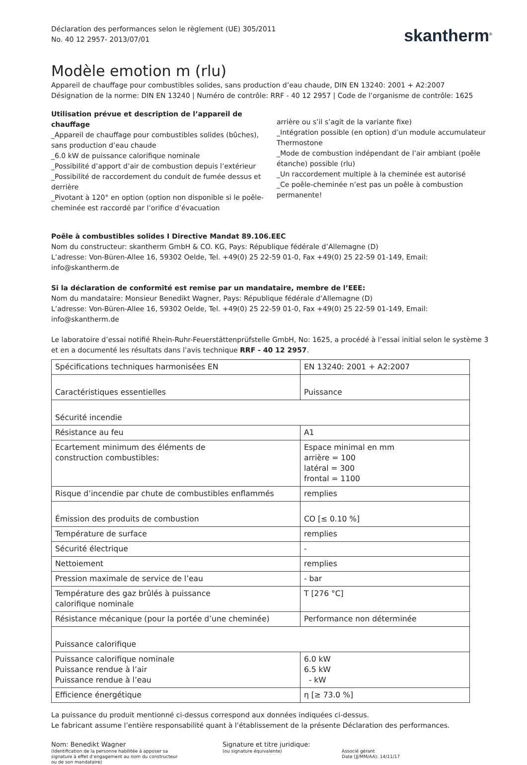Déclaration des performances selon le règlement (UE) 305/2011
No. 40 12 2957- 2013/07/01
skantherm<sup>®</sup>
Modèle emotion m (rlu)
Appareil de chauffage pour combustibles solides, sans production d’eau chaude, DIN EN 13240: 2001 + A2:2007
Désignation de la norme: DIN EN 13240 | Numéro de contrôle: RRF - 40 12 2957 | Code de l’organisme de contrôle: 1625
Utilisation prévue et description de l’appareil de chauffage
_Appareil de chauffage pour combustibles solides (bûches), sans production d’eau chaude
_6.0 kW de puissance calorifique nominale
_Possibilité d’apport d’air de combustion depuis l’extérieur
_Possibilité de raccordement du conduit de fumée dessus et derrière
_Pivotant à 120° en option (option non disponible si le poêle-cheminée est raccordé par l’orifice d’évacuation
arrière ou s’il s’agit de la variante fixe)
_Intégration possible (en option) d’un module accumulateur Thermostone
_Mode de combustion indépendant de l’air ambiant (poêle étanche) possible (rlu)
_Un raccordement multiple à la cheminée est autorisé
_Ce poêle-cheminée n’est pas un poêle à combustion permanente!
Poêle à combustibles solides I Directive Mandat 89.106.EEC
Nom du constructeur: skantherm GmbH & CO. KG, Pays: République fédérale d’Allemagne (D)
L’adresse: Von-Büren-Allee 16, 59302 Oelde, Tel. +49(0) 25 22-59 01-0, Fax +49(0) 25 22-59 01-149, Email: info@skantherm.de
Si la déclaration de conformité est remise par un mandataire, membre de l’EEE:
Nom du mandataire: Monsieur Benedikt Wagner, Pays: République fédérale d’Allemagne (D)
L’adresse: Von-Büren-Allee 16, 59302 Oelde, Tel. +49(0) 25 22-59 01-0, Fax +49(0) 25 22-59 01-149, Email: info@skantherm.de
Le laboratoire d’essai notifié Rhein-Ruhr-Feuerstättenprüfstelle GmbH, No: 1625, a procédé à l’essai initial selon le système 3 et en a documenté les résultats dans l’avis technique RRF - 40 12 2957.
| Spécifications techniques harmonisées EN | EN 13240: 2001 + A2:2007 |
| Caractéristiques essentielles | Puissance |
| Sécurité incendie | |
| Résistance au feu | A1 |
| Ecartement minimum des éléments de construction combustibles: | Espace minimal en mm arrière = 100 latéral = 300 frontal = 1100 |
| Risque d’incendie par chute de combustibles enflammés | remplies |
| Émission des produits de combustion | CO [≤ 0.10 %] |
| Température de surface | remplies |
| Sécurité électrique | - |
| Nettoiement | remplies |
| Pression maximale de service de l’eau | - bar |
| Température des gaz brûlés à puissance calorifique nominale | T [276 °C] |
| Résistance mécanique (pour la portée d’une cheminée) | Performance non déterminée |
| Puissance calorifique | |
| Puissance calorifique nominale Puissance rendue à l’air Puissance rendue à l’eau | 6.0 kW 6.5 kW - kW |
| Efficience énergétique | η [≥ 73.0 %] |
La puissance du produit mentionné ci-dessus correspond aux données indiquées ci-dessus.
Le fabricant assume l’entière responsabilité quant à l’établissement de la présente Déclaration des performances.
Nom: Benedikt Wagner
(Identification de la personne habilitée à apposer sa
signature à effet d’engagement au nom du constructeur
ou de son mandataire)
Signature et titre juridique:
(ou signature équivalente)
Associé gérant
Date (JJ/MM/AA): 14/11/17